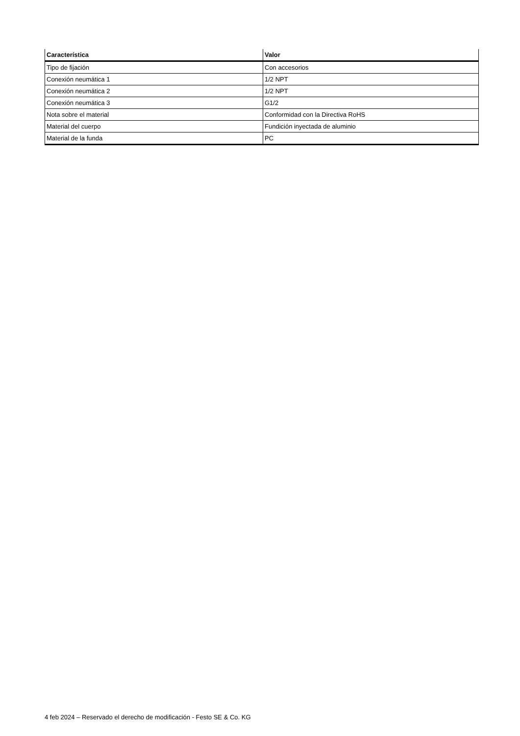| Característica | Valor |
| --- | --- |
| Tipo de fijación | Con accesorios |
| Conexión neumática 1 | 1/2 NPT |
| Conexión neumática 2 | 1/2 NPT |
| Conexión neumática 3 | G1/2 |
| Nota sobre el material | Conformidad con la Directiva RoHS |
| Material del cuerpo | Fundición inyectada de aluminio |
| Material de la funda | PC |
4 feb 2024 – Reservado el derecho de modificación - Festo SE & Co. KG